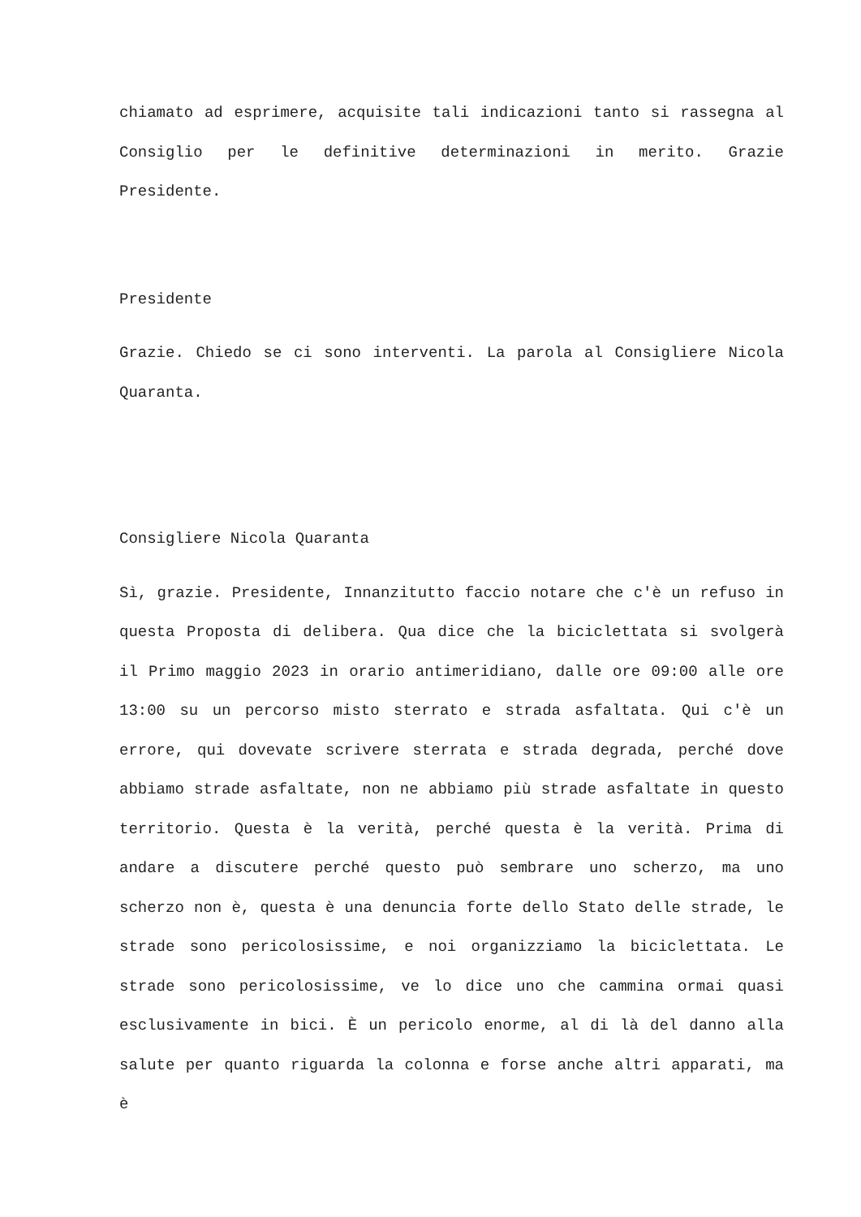chiamato ad esprimere, acquisite tali indicazioni tanto si rassegna al Consiglio per le definitive determinazioni in merito. Grazie Presidente.
Presidente
Grazie. Chiedo se ci sono interventi. La parola al Consigliere Nicola Quaranta.
Consigliere Nicola Quaranta
Sì, grazie. Presidente, Innanzitutto faccio notare che c'è un refuso in questa Proposta di delibera. Qua dice che la biciclettata si svolgerà il Primo maggio 2023 in orario antimeridiano, dalle ore 09:00 alle ore 13:00 su un percorso misto sterrato e strada asfaltata. Qui c'è un errore, qui dovevate scrivere sterrata e strada degrada, perché dove abbiamo strade asfaltate, non ne abbiamo più strade asfaltate in questo territorio. Questa è la verità, perché questa è la verità. Prima di andare a discutere perché questo può sembrare uno scherzo, ma uno scherzo non è, questa è una denuncia forte dello Stato delle strade, le strade sono pericolosissime, e noi organizziamo la biciclettata. Le strade sono pericolosissime, ve lo dice uno che cammina ormai quasi esclusivamente in bici. È un pericolo enorme, al di là del danno alla salute per quanto riguarda la colonna e forse anche altri apparati, ma è